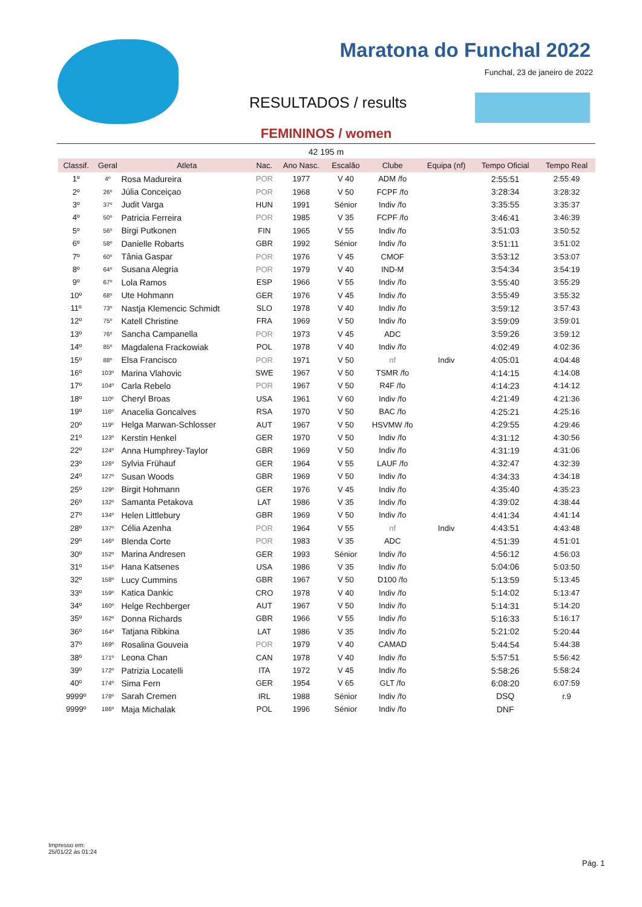Maratona do Funchal 2022
Funchal, 23 de janeiro de 2022
RESULTADOS / results
FEMININOS / women
42 195 m
| Classif. | Geral | Atleta | Nac. | Ano Nasc. | Escalão | Clube | Equipa (nf) | Tempo Oficial | Tempo Real |
| --- | --- | --- | --- | --- | --- | --- | --- | --- | --- |
| 1º | 4º | Rosa Madureira | POR | 1977 | V 40 | ADM /fo | | 2:55:51 | 2:55:49 |
| 2º | 26º | Júlia Conceiçao | POR | 1968 | V 50 | FCPF /fo | | 3:28:34 | 3:28:32 |
| 3º | 37º | Judit Varga | HUN | 1991 | Sénior | Indiv /fo | | 3:35:55 | 3:35:37 |
| 4º | 50º | Patricia Ferreira | POR | 1985 | V 35 | FCPF /fo | | 3:46:41 | 3:46:39 |
| 5º | 56º | Birgi Putkonen | FIN | 1965 | V 55 | Indiv /fo | | 3:51:03 | 3:50:52 |
| 6º | 58º | Danielle Robarts | GBR | 1992 | Sénior | Indiv /fo | | 3:51:11 | 3:51:02 |
| 7º | 60º | Tânia Gaspar | POR | 1976 | V 45 | CMOF | | 3:53:12 | 3:53:07 |
| 8º | 64º | Susana Alegria | POR | 1979 | V 40 | IND-M | | 3:54:34 | 3:54:19 |
| 9º | 67º | Lola Ramos | ESP | 1966 | V 55 | Indiv /fo | | 3:55:40 | 3:55:29 |
| 10º | 68º | Ute Hohmann | GER | 1976 | V 45 | Indiv /fo | | 3:55:49 | 3:55:32 |
| 11º | 73º | Nastja Klemencic Schmidt | SLO | 1978 | V 40 | Indiv /fo | | 3:59:12 | 3:57:43 |
| 12º | 75º | Katell Christine | FRA | 1969 | V 50 | Indiv /fo | | 3:59:09 | 3:59:01 |
| 13º | 76º | Sancha Campanella | POR | 1973 | V 45 | ADC | | 3:59:26 | 3:59:12 |
| 14º | 85º | Magdalena Frackowiak | POL | 1978 | V 40 | Indiv /fo | | 4:02:49 | 4:02:36 |
| 15º | 88º | Elsa Francisco | POR | 1971 | V 50 | nf | Indiv | 4:05:01 | 4:04:48 |
| 16º | 103º | Marina Vlahovic | SWE | 1967 | V 50 | TSMR /fo | | 4:14:15 | 4:14:08 |
| 17º | 104º | Carla Rebelo | POR | 1967 | V 50 | R4F /fo | | 4:14:23 | 4:14:12 |
| 18º | 110º | Cheryl Broas | USA | 1961 | V 60 | Indiv /fo | | 4:21:49 | 4:21:36 |
| 19º | 116º | Anacelia Goncalves | RSA | 1970 | V 50 | BAC /fo | | 4:25:21 | 4:25:16 |
| 20º | 119º | Helga Marwan-Schlosser | AUT | 1967 | V 50 | HSVMW /fo | | 4:29:55 | 4:29:46 |
| 21º | 123º | Kerstin Henkel | GER | 1970 | V 50 | Indiv /fo | | 4:31:12 | 4:30:56 |
| 22º | 124º | Anna Humphrey-Taylor | GBR | 1969 | V 50 | Indiv /fo | | 4:31:19 | 4:31:06 |
| 23º | 126º | Sylvia Frühauf | GER | 1964 | V 55 | LAUF /fo | | 4:32:47 | 4:32:39 |
| 24º | 127º | Susan Woods | GBR | 1969 | V 50 | Indiv /fo | | 4:34:33 | 4:34:18 |
| 25º | 129º | Birgit Hohmann | GER | 1976 | V 45 | Indiv /fo | | 4:35:40 | 4:35:23 |
| 26º | 132º | Samanta Petakova | LAT | 1986 | V 35 | Indiv /fo | | 4:39:02 | 4:38:44 |
| 27º | 134º | Helen Littlebury | GBR | 1969 | V 50 | Indiv /fo | | 4:41:34 | 4:41:14 |
| 28º | 137º | Célia Azenha | POR | 1964 | V 55 | nf | Indiv | 4:43:51 | 4:43:48 |
| 29º | 146º | Blenda Corte | POR | 1983 | V 35 | ADC | | 4:51:39 | 4:51:01 |
| 30º | 152º | Marina Andresen | GER | 1993 | Sénior | Indiv /fo | | 4:56:12 | 4:56:03 |
| 31º | 154º | Hana Katsenes | USA | 1986 | V 35 | Indiv /fo | | 5:04:06 | 5:03:50 |
| 32º | 158º | Lucy Cummins | GBR | 1967 | V 50 | D100 /fo | | 5:13:59 | 5:13:45 |
| 33º | 159º | Katica Dankic | CRO | 1978 | V 40 | Indiv /fo | | 5:14:02 | 5:13:47 |
| 34º | 160º | Helge Rechberger | AUT | 1967 | V 50 | Indiv /fo | | 5:14:31 | 5:14:20 |
| 35º | 162º | Donna Richards | GBR | 1966 | V 55 | Indiv /fo | | 5:16:33 | 5:16:17 |
| 36º | 164º | Tatjana Ribkina | LAT | 1986 | V 35 | Indiv /fo | | 5:21:02 | 5:20:44 |
| 37º | 169º | Rosalina Gouveia | POR | 1979 | V 40 | CAMAD | | 5:44:54 | 5:44:38 |
| 38º | 171º | Leona Chan | CAN | 1978 | V 40 | Indiv /fo | | 5:57:51 | 5:56:42 |
| 39º | 172º | Patrizia Locatelli | ITA | 1972 | V 45 | Indiv /fo | | 5:58:26 | 5:58:24 |
| 40º | 174º | Sima Fern | GER | 1954 | V 65 | GLT /fo | | 6:08:20 | 6:07:59 |
| 9999º | 178º | Sarah Cremen | IRL | 1988 | Sénior | Indiv /fo | | DSQ | r.9 |
| 9999º | 186º | Maja Michalak | POL | 1996 | Sénior | Indiv /fo | | DNF | |
Impresso em:
25/01/22 às 01:24
Pág. 1